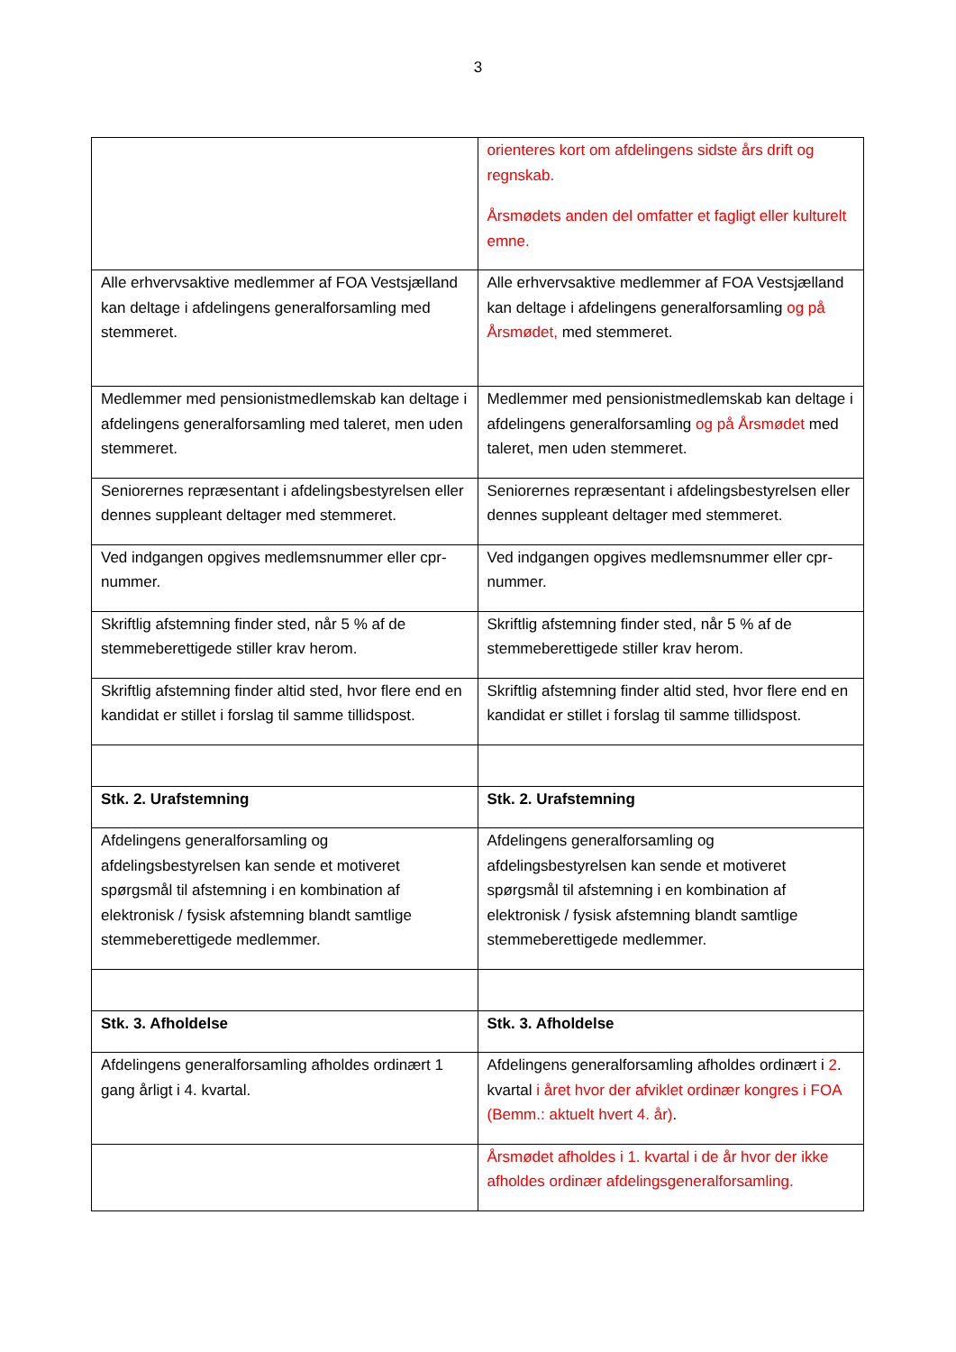3
| | orienteres kort om afdelingens sidste års drift og regnskab. Årsmødets anden del omfatter et fagligt eller kulturelt emne. |
| Alle erhvervsaktive medlemmer af FOA Vestsjælland kan deltage i afdelingens generalforsamling med stemmeret. | Alle erhvervsaktive medlemmer af FOA Vestsjælland kan deltage i afdelingens generalforsamling og på Årsmødet, med stemmeret. |
| Medlemmer med pensionistmedlemskab kan deltage i afdelingens generalforsamling med taleret, men uden stemmeret. | Medlemmer med pensionistmedlemskab kan deltage i afdelingens generalforsamling og på Årsmødet med taleret, men uden stemmeret. |
| Seniorernes repræsentant i afdelingsbestyrelsen eller dennes suppleant deltager med stemmeret. | Seniorernes repræsentant i afdelingsbestyrelsen eller dennes suppleant deltager med stemmeret. |
| Ved indgangen opgives medlemsnummer eller cpr-nummer. | Ved indgangen opgives medlemsnummer eller cpr-nummer. |
| Skriftlig afstemning finder sted, når 5 % af de stemmeberettigede stiller krav herom. | Skriftlig afstemning finder sted, når 5 % af de stemmeberettigede stiller krav herom. |
| Skriftlig afstemning finder altid sted, hvor flere end en kandidat er stillet i forslag til samme tillidspost. | Skriftlig afstemning finder altid sted, hvor flere end en kandidat er stillet i forslag til samme tillidspost. |
| Stk. 2. Urafstemning | Stk. 2. Urafstemning |
| Afdelingens generalforsamling og afdelingsbestyrelsen kan sende et motiveret spørgsmål til afstemning i en kombination af elektronisk / fysisk afstemning blandt samtlige stemmeberettigede medlemmer. | Afdelingens generalforsamling og afdelingsbestyrelsen kan sende et motiveret spørgsmål til afstemning i en kombination af elektronisk / fysisk afstemning blandt samtlige stemmeberettigede medlemmer. |
| Stk. 3. Afholdelse | Stk. 3. Afholdelse |
| Afdelingens generalforsamling afholdes ordinært 1 gang årligt i 4. kvartal. | Afdelingens generalforsamling afholdes ordinært i 2 . kvartal i året hvor der afviklet ordinær kongres i FOA (Bemm.: aktuelt hvert 4. år) . |
| | Årsmødet afholdes i 1. kvartal i de år hvor der ikke afholdes ordinær afdelingsgeneralforsamling. |